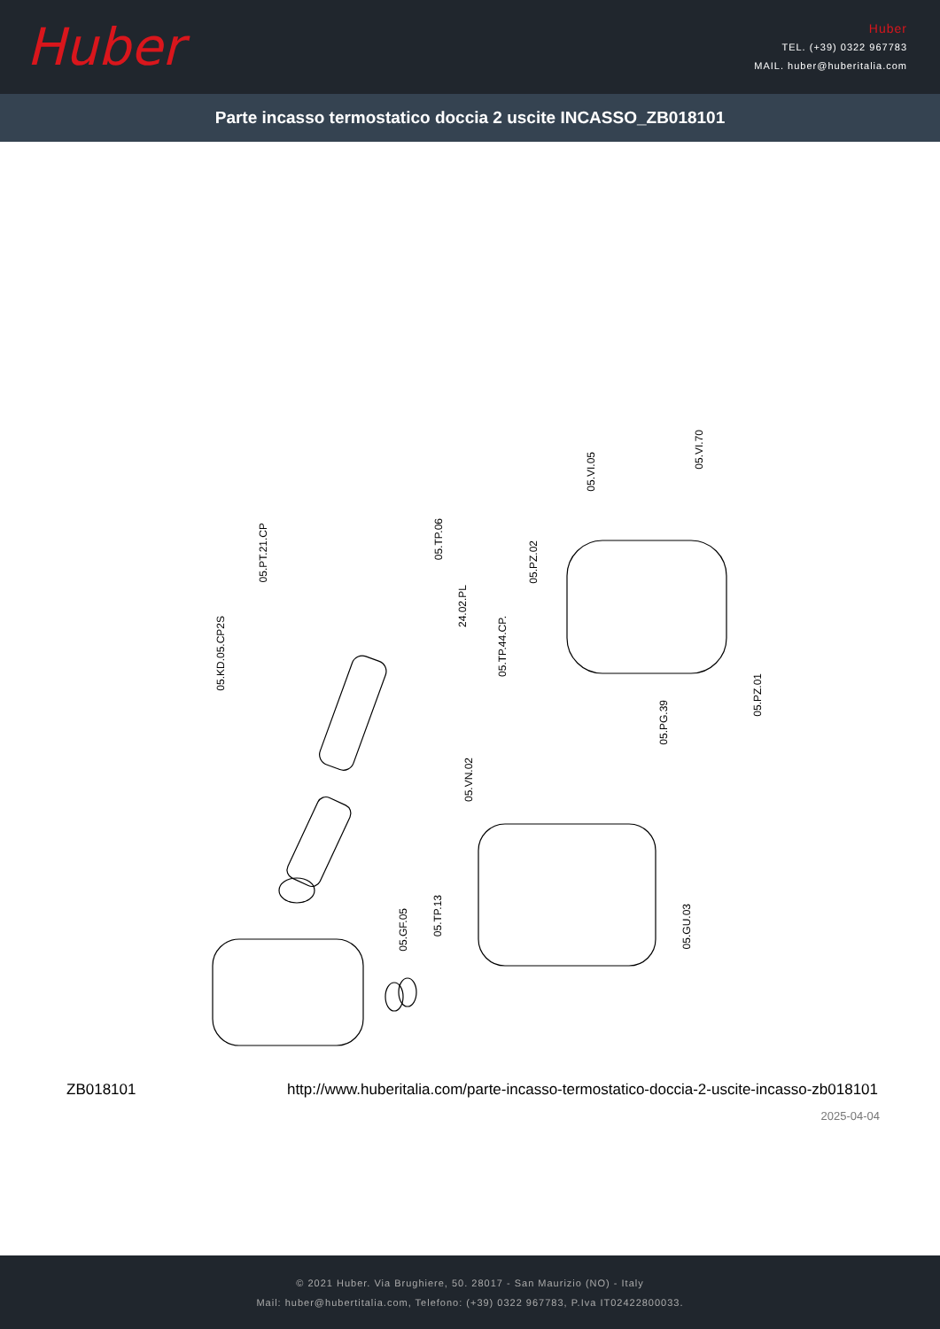Huber
Huber
TEL. (+39) 0322 967783
MAIL. huber@huberitalia.com
Parte incasso termostatico doccia 2 uscite INCASSO_ZB018101
05.PT.21.CP
05.TP.06
05.KD.05.CP2S
24.02.PL
05.TP.44.CP.
05.PZ.02
05.VI.05
05.VI.70
05.PZ.01
05.PG.39
05.VN.02
05.GF.05
05.TP.13
05.GU.03
ZB018101 http://www.huberitalia.com/parte-incasso-termostatico-doccia-2-uscite-incasso-zb018101
2025-04-04
© 2021 Huber. Via Brughiere, 50. 28017 - San Maurizio (NO) - Italy
Mail: huber@hubertitalia.com, Telefono: (+39) 0322 967783, P.Iva IT02422800033.